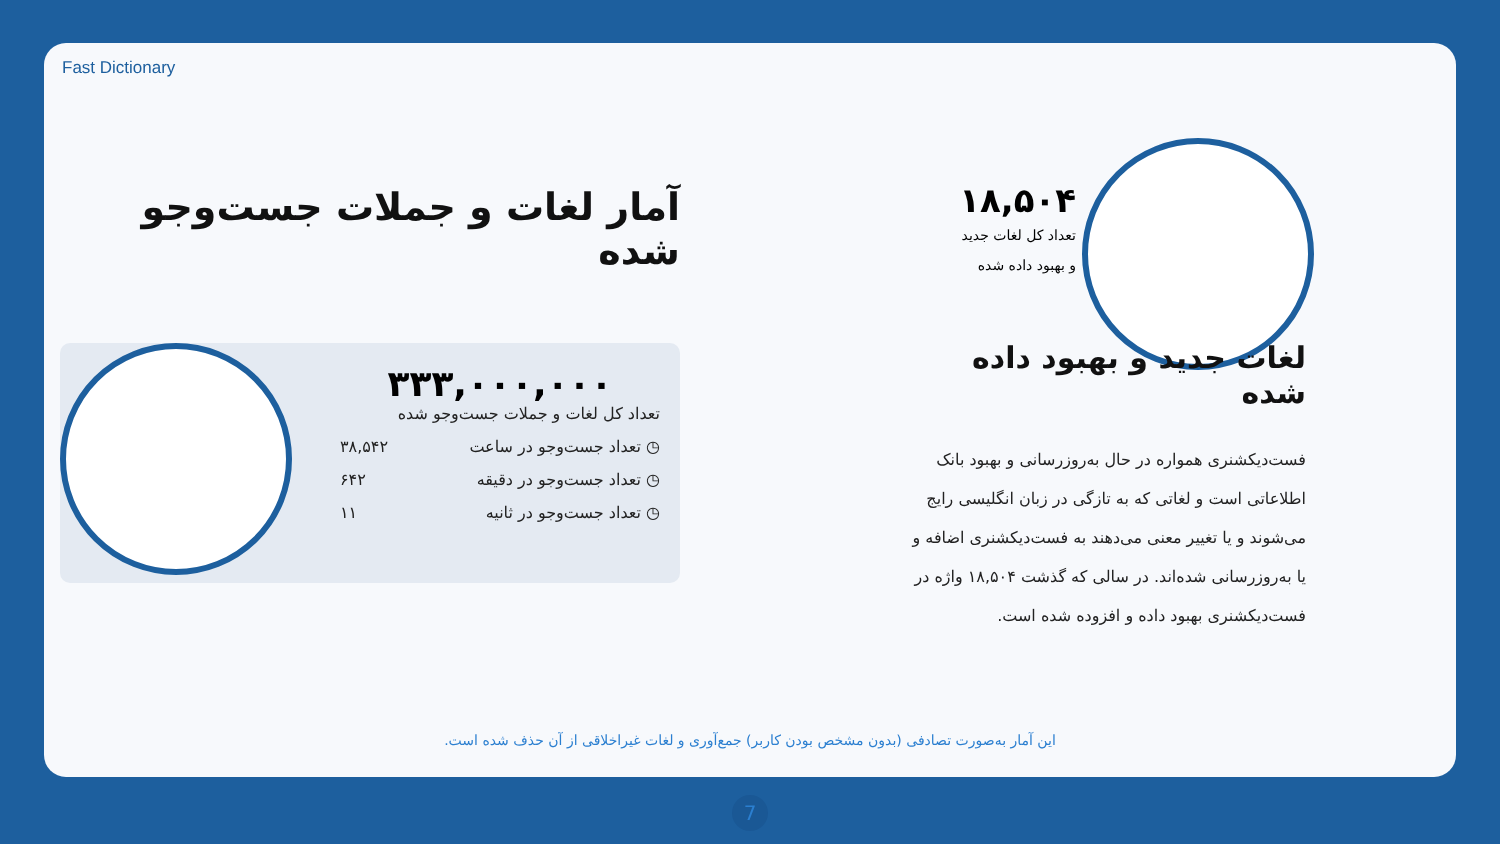Fast Dictionary
آمار لغات و جملات جست‌وجو شده
۳۳۳,۰۰۰,۰۰۰
تعداد کل لغات و جملات جست‌وجو شده
◷ تعداد جست‌وجو در ساعت ۳۸,۵۴۲
◷ تعداد جست‌وجو در دقیقه ۶۴۲
◷ تعداد جست‌وجو در ثانیه ۱۱
۱۸,۵۰۴
تعداد کل لغات جدید
و بهبود داده شده
لغات جدید و بهبود داده شده
فست‌دیکشنری همواره در حال به‌روزرسانی و بهبود بانک اطلاعاتی است و لغاتی که به تازگی در زبان انگلیسی رایج می‌شوند و یا تغییر معنی می‌دهند به فست‌دیکشنری اضافه و یا به‌روزرسانی شده‌اند. در سالی که گذشت ۱۸,۵۰۴ واژه در فست‌دیکشنری بهبود داده و افزوده شده است.
این آمار به‌صورت تصادفی (بدون مشخص بودن کاربر) جمع‌آوری و لغات غیراخلاقی از آن حذف شده است.
7